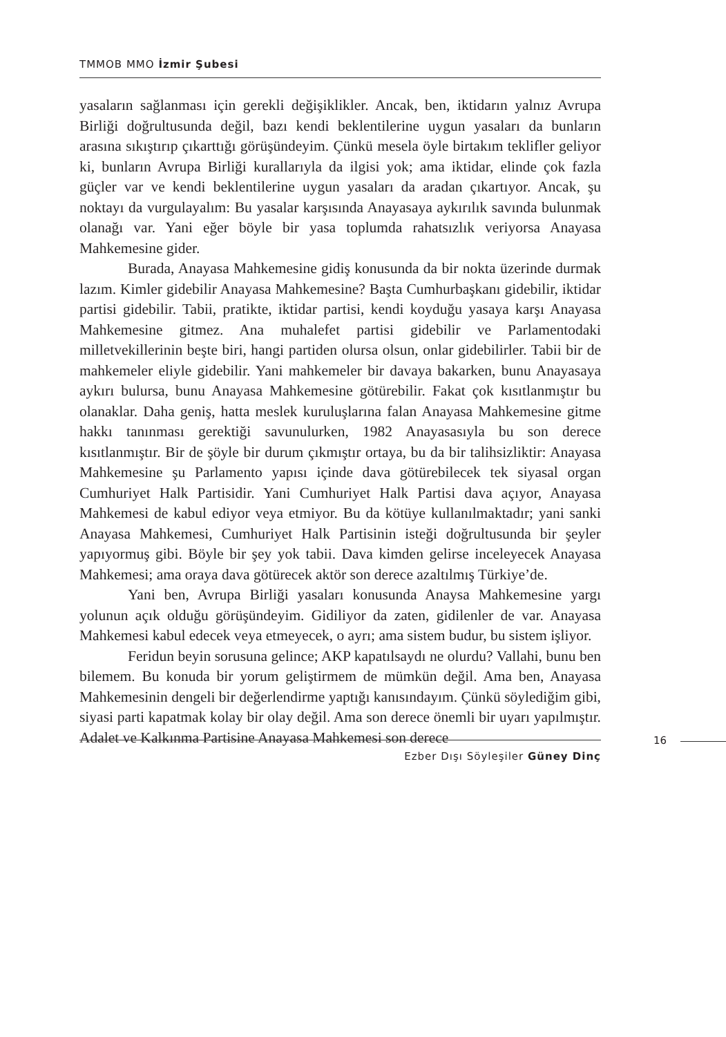TMMOB MMO İzmir Şubesi
yasaların sağlanması için gerekli değişiklikler. Ancak, ben, iktidarın yalnız Avrupa Birliği doğrultusunda değil, bazı kendi beklentilerine uygun yasaları da bunların arasına sıkıştırıp çıkarttığı görüşündeyim. Çünkü mesela öyle birtakım teklifler geliyor ki, bunların Avrupa Birliği kurallarıyla da ilgisi yok; ama iktidar, elinde çok fazla güçler var ve kendi beklentilerine uygun yasaları da aradan çıkartıyor. Ancak, şu noktayı da vurgulayalım: Bu yasalar karşısında Anayasaya aykırılık savında bulunmak olanağı var. Yani eğer böyle bir yasa toplumda rahatsızlık veriyorsa Anayasa Mahkemesine gider.
Burada, Anayasa Mahkemesine gidiş konusunda da bir nokta üzerinde durmak lazım. Kimler gidebilir Anayasa Mahkemesine? Başta Cumhurbaşkanı gidebilir, iktidar partisi gidebilir. Tabii, pratikte, iktidar partisi, kendi koyduğu yasaya karşı Anayasa Mahkemesine gitmez. Ana muhalefet partisi gidebilir ve Parlamentodaki milletvekillerinin beşte biri, hangi partiden olursa olsun, onlar gidebilirler. Tabii bir de mahkemeler eliyle gidebilir. Yani mahkemeler bir davaya bakarken, bunu Anayasaya aykırı bulursa, bunu Anayasa Mahkemesine götürebilir. Fakat çok kısıtlanmıştır bu olanaklar. Daha geniş, hatta meslek kuruluşlarına falan Anayasa Mahkemesine gitme hakkı tanınması gerektiği savunulurken, 1982 Anayasasıyla bu son derece kısıtlanmıştır. Bir de şöyle bir durum çıkmıştır ortaya, bu da bir talihsizliktir: Anayasa Mahkemesine şu Parlamento yapısı içinde dava götürebilecek tek siyasal organ Cumhuriyet Halk Partisidir. Yani Cumhuriyet Halk Partisi dava açıyor, Anayasa Mahkemesi de kabul ediyor veya etmiyor. Bu da kötüye kullanılmaktadır; yani sanki Anayasa Mahkemesi, Cumhuriyet Halk Partisinin isteği doğrultusunda bir şeyler yapıyormuş gibi. Böyle bir şey yok tabii. Dava kimden gelirse inceleyecek Anayasa Mahkemesi; ama oraya dava götürecek aktör son derece azaltılmış Türkiye’de.
Yani ben, Avrupa Birliği yasaları konusunda Anaysa Mahkemesine yargı yolunun açık olduğu görüşündeyim. Gidiliyor da zaten, gidilenler de var. Anayasa Mahkemesi kabul edecek veya etmeyecek, o ayrı; ama sistem budur, bu sistem işliyor.
Feridun beyin sorusuna gelince; AKP kapatılsaydı ne olurdu? Vallahi, bunu ben bilemem. Bu konuda bir yorum geliştirmem de mümkün değil. Ama ben, Anayasa Mahkemesinin dengeli bir değerlendirme yaptığı kanısındayım. Çünkü söylediğim gibi, siyasi parti kapatmak kolay bir olay değil. Ama son derece önemli bir uyarı yapılmıştır. Adalet ve Kalkınma Partisine Anayasa Mahkemesi son derece
16
Ezber Dışı Söyleşiler Güney Dinç